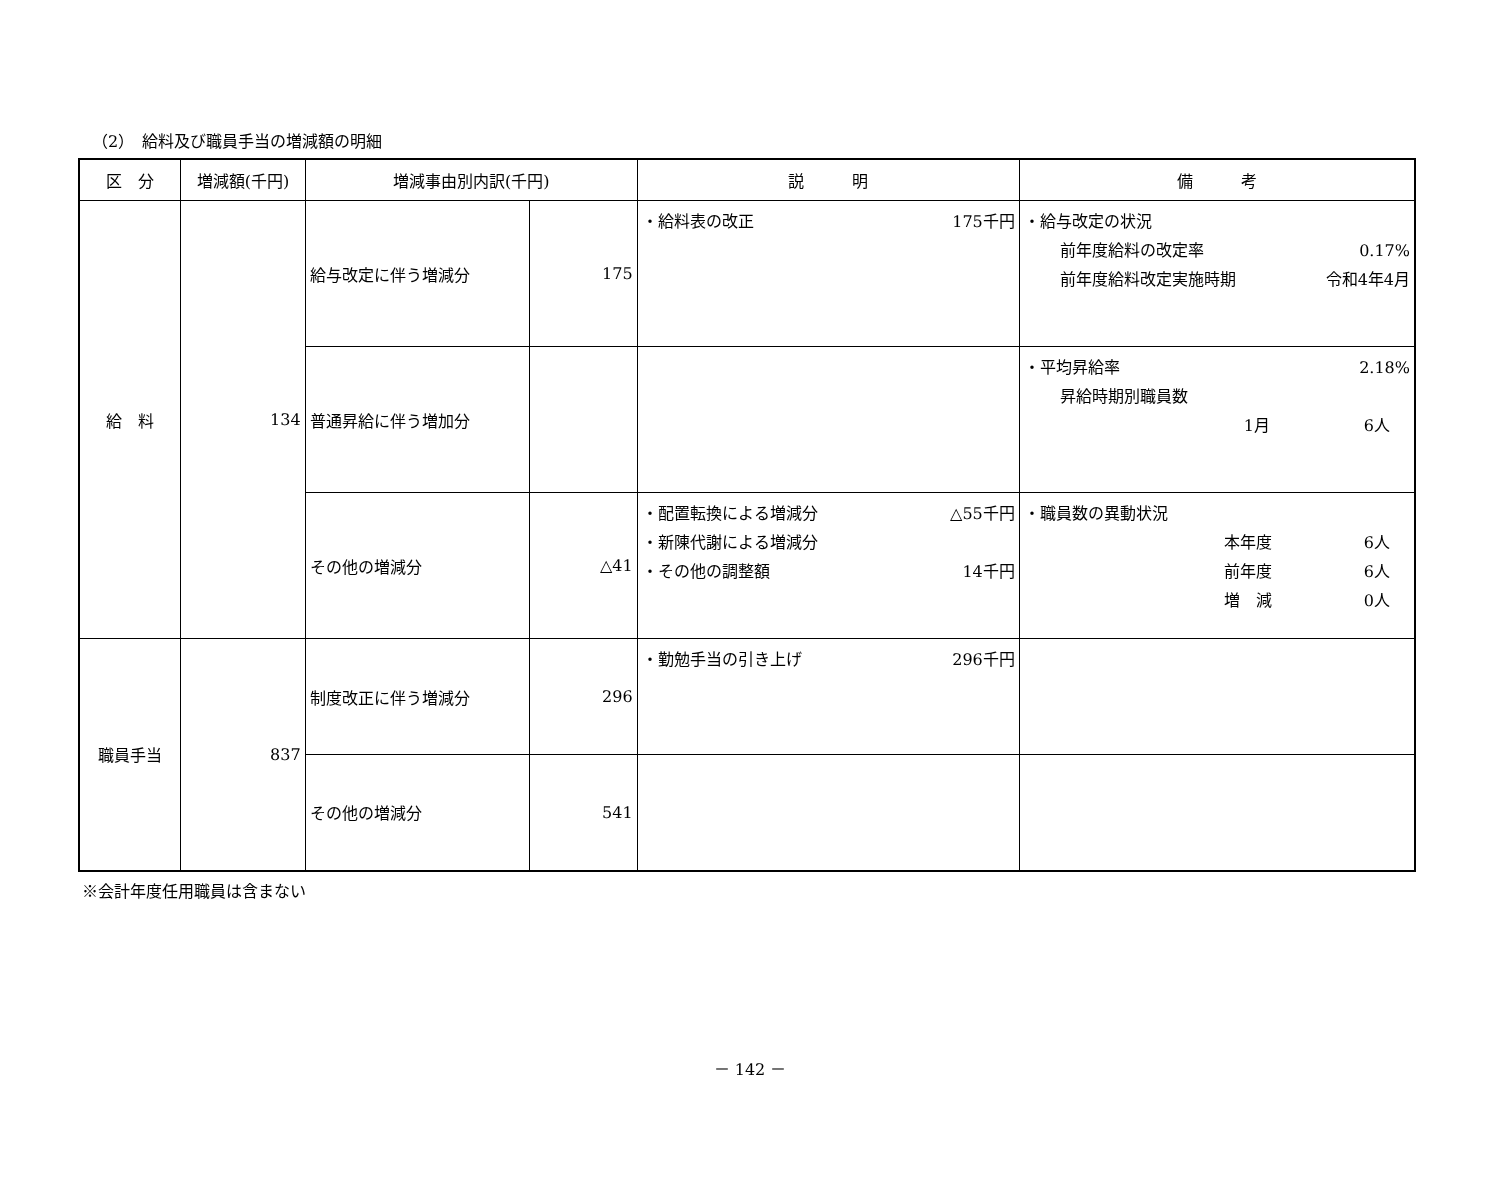（2）　給料及び職員手当の増減額の明細
| 区 分 | 増減額(千円) | 増減事由別内訳(千円) | | 説 明 | 備 考 |
| --- | --- | --- | --- | --- | --- |
| 給 料 | 134 | 給与改定に伴う増減分 | 175 | ・給料表の改正 175千円 | ・給与改定の状況 前年度給料の改定率 0.17% 前年度給料改定実施時期 令和4年4月 |
| | | 普通昇給に伴う増加分 | | | ・平均昇給率 2.18% 昇給時期別職員数 1月 6人 |
| | | その他の増減分 | △41 | ・配置転換による増減分 △55千円 ・新陳代謝による増減分 ・その他の調整額 14千円 | ・職員数の異動状況 本年度 6人 前年度 6人 増 減 0人 |
| 職員手当 | 837 | 制度改正に伴う増減分 | 296 | ・勤勉手当の引き上げ 296千円 | |
| | | その他の増減分 | 541 | | |
※会計年度任用職員は含まない
－ 142 －